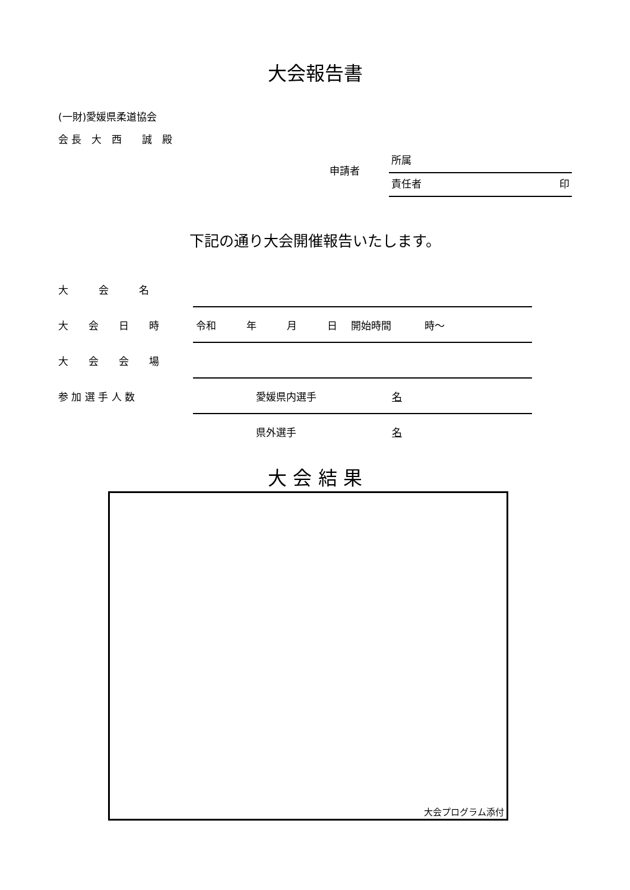大会報告書
(一財)愛媛県柔道協会
会 長　大　西　　誠　殿
申請者
所属
責任者 印
下記の通り大会開催報告いたします。
| 大 会 名 | |
| 大 会 日 時 | 令和 年 月 日 開始時間 時～ |
| 大 会 会 場 | |
| 参 加 選 手 人 数 | 愛媛県内選手 名 |
| | 県外選手 名 |
大 会 結 果
大会プログラム添付